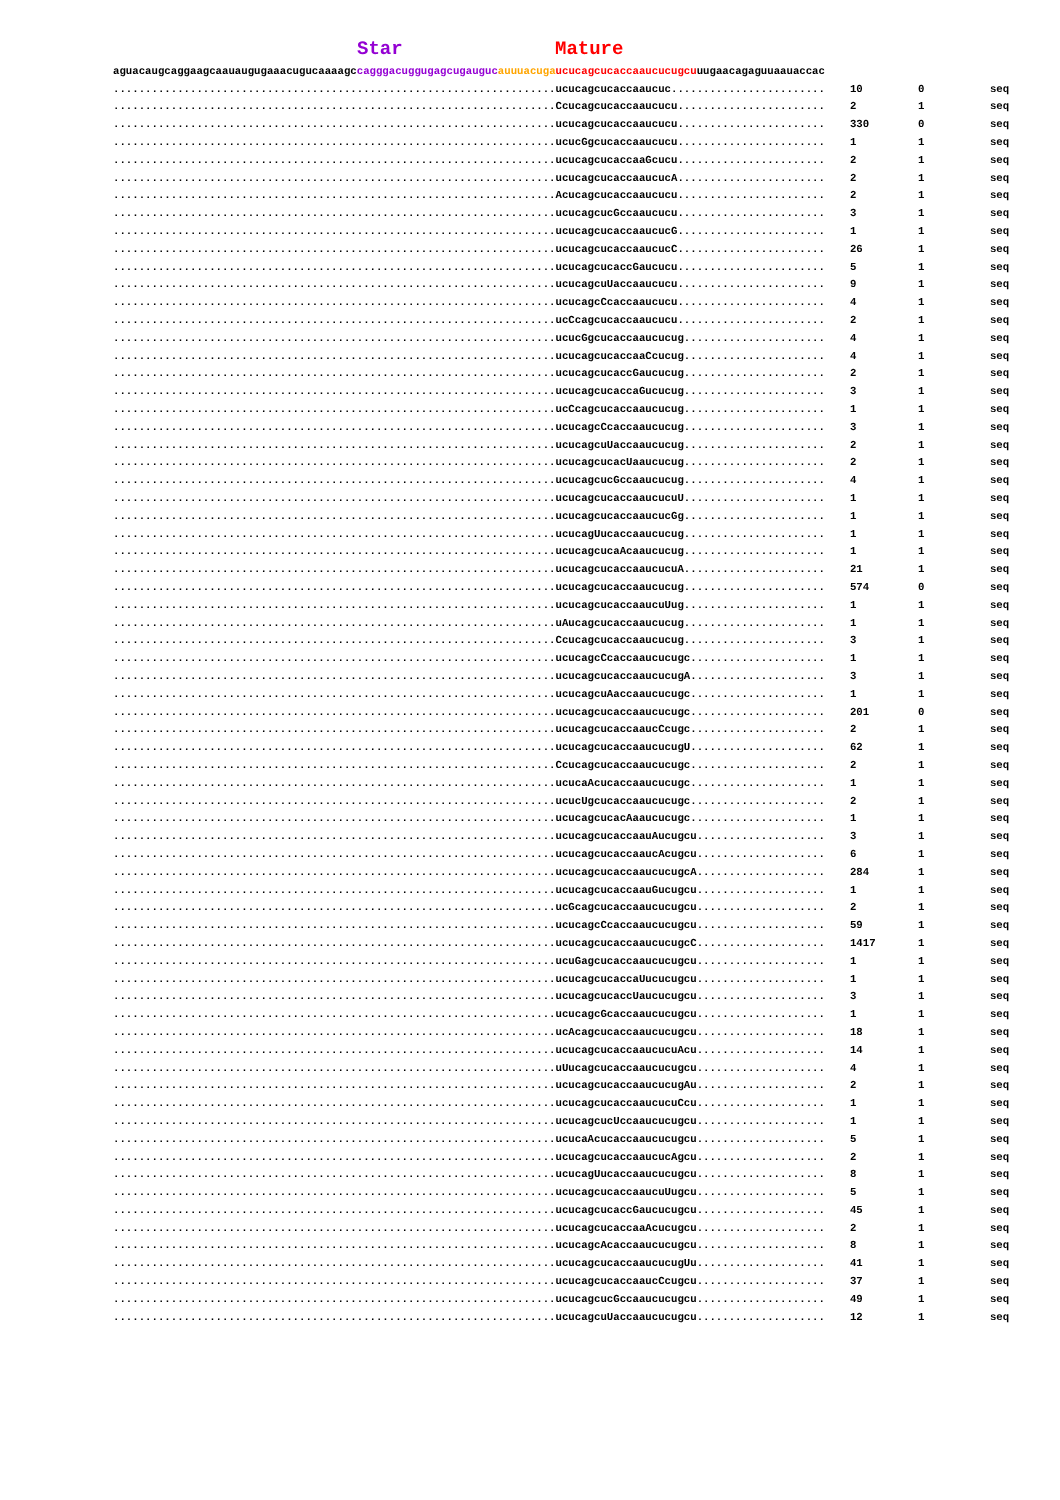Star Mature
| aguacaugcaggaagcaauaugugaaacugucaaaagc cagggacuggugagcugauguc auuuacuga ucucagcucaccaaucucugcu uugaacagaguuaauaccac | | | |
| .....................................................................ucucagcucaccaaucuc........................ | 10 | 0 | seq |
| .....................................................................Ccucagcucaccaaucucu....................... | 2 | 1 | seq |
| .....................................................................ucucagcucaccaaucucu....................... | 330 | 0 | seq |
| .....................................................................ucucGgcucaccaaucucu....................... | 1 | 1 | seq |
| .....................................................................ucucagcucaccaaGcucu....................... | 2 | 1 | seq |
| .....................................................................ucucagcucaccaaucucA....................... | 2 | 1 | seq |
| .....................................................................Acucagcucaccaaucucu....................... | 2 | 1 | seq |
| .....................................................................ucucagcucGccaaucucu....................... | 3 | 1 | seq |
| .....................................................................ucucagcucaccaaucucG....................... | 1 | 1 | seq |
| .....................................................................ucucagcucaccaaucucC....................... | 26 | 1 | seq |
| .....................................................................ucucagcucaccGaucucu....................... | 5 | 1 | seq |
| .....................................................................ucucagcuUaccaaucucu....................... | 9 | 1 | seq |
| .....................................................................ucucagcCcaccaaucucu....................... | 4 | 1 | seq |
| .....................................................................ucCcagcucaccaaucucu....................... | 2 | 1 | seq |
| .....................................................................ucucGgcucaccaaucucug...................... | 4 | 1 | seq |
| .....................................................................ucucagcucaccaaCcucug...................... | 4 | 1 | seq |
| .....................................................................ucucagcucaccGaucucug...................... | 2 | 1 | seq |
| .....................................................................ucucagcucaccaGucucug...................... | 3 | 1 | seq |
| .....................................................................ucCcagcucaccaaucucug...................... | 1 | 1 | seq |
| .....................................................................ucucagcCcaccaaucucug...................... | 3 | 1 | seq |
| .....................................................................ucucagcuUaccaaucucug...................... | 2 | 1 | seq |
| .....................................................................ucucagcucacUaaucucug...................... | 2 | 1 | seq |
| .....................................................................ucucagcucGccaaucucug...................... | 4 | 1 | seq |
| .....................................................................ucucagcucaccaaucucuU...................... | 1 | 1 | seq |
| .....................................................................ucucagcucaccaaucucGg...................... | 1 | 1 | seq |
| .....................................................................ucucagUucaccaaucucug...................... | 1 | 1 | seq |
| .....................................................................ucucagcucaAcaaucucug...................... | 1 | 1 | seq |
| .....................................................................ucucagcucaccaaucucuA...................... | 21 | 1 | seq |
| .....................................................................ucucagcucaccaaucucug...................... | 574 | 0 | seq |
| .....................................................................ucucagcucaccaaucuUug...................... | 1 | 1 | seq |
| .....................................................................uAucagcucaccaaucucug...................... | 1 | 1 | seq |
| .....................................................................Ccucagcucaccaaucucug...................... | 3 | 1 | seq |
| .....................................................................ucucagcCcaccaaucucugc..................... | 1 | 1 | seq |
| .....................................................................ucucagcucaccaaucucugA..................... | 3 | 1 | seq |
| .....................................................................ucucagcuAaccaaucucugc..................... | 1 | 1 | seq |
| .....................................................................ucucagcucaccaaucucugc..................... | 201 | 0 | seq |
| .....................................................................ucucagcucaccaaucCcugc..................... | 2 | 1 | seq |
| .....................................................................ucucagcucaccaaucucugU..................... | 62 | 1 | seq |
| .....................................................................Ccucagcucaccaaucucugc..................... | 2 | 1 | seq |
| .....................................................................ucucaAcucaccaaucucugc..................... | 1 | 1 | seq |
| .....................................................................ucucUgcucaccaaucucugc..................... | 2 | 1 | seq |
| .....................................................................ucucagcucacAaaucucugc..................... | 1 | 1 | seq |
| .....................................................................ucucagcucaccaauAucugcu.................... | 3 | 1 | seq |
| .....................................................................ucucagcucaccaaucAcugcu.................... | 6 | 1 | seq |
| .....................................................................ucucagcucaccaaucucugcA.................... | 284 | 1 | seq |
| .....................................................................ucucagcucaccaauGucugcu.................... | 1 | 1 | seq |
| .....................................................................ucGcagcucaccaaucucugcu.................... | 2 | 1 | seq |
| .....................................................................ucucagcCcaccaaucucugcu.................... | 59 | 1 | seq |
| .....................................................................ucucagcucaccaaucucugcC.................... | 1417 | 1 | seq |
| .....................................................................ucuGagcucaccaaucucugcu.................... | 1 | 1 | seq |
| .....................................................................ucucagcucaccaUucucugcu.................... | 1 | 1 | seq |
| .....................................................................ucucagcucaccUaucucugcu.................... | 3 | 1 | seq |
| .....................................................................ucucagcGcaccaaucucugcu.................... | 1 | 1 | seq |
| .....................................................................ucAcagcucaccaaucucugcu.................... | 18 | 1 | seq |
| .....................................................................ucucagcucaccaaucucuAcu.................... | 14 | 1 | seq |
| .....................................................................uUucagcucaccaaucucugcu.................... | 4 | 1 | seq |
| .....................................................................ucucagcucaccaaucucugAu.................... | 2 | 1 | seq |
| .....................................................................ucucagcucaccaaucucuCcu.................... | 1 | 1 | seq |
| .....................................................................ucucagcucUccaaucucugcu.................... | 1 | 1 | seq |
| .....................................................................ucucaAcucaccaaucucugcu.................... | 5 | 1 | seq |
| .....................................................................ucucagcucaccaaucucAgcu.................... | 2 | 1 | seq |
| .....................................................................ucucagUucaccaaucucugcu.................... | 8 | 1 | seq |
| .....................................................................ucucagcucaccaaucuUugcu.................... | 5 | 1 | seq |
| .....................................................................ucucagcucaccGaucucugcu.................... | 45 | 1 | seq |
| .....................................................................ucucagcucaccaaAcucugcu.................... | 2 | 1 | seq |
| .....................................................................ucucagcAcaccaaucucugcu.................... | 8 | 1 | seq |
| .....................................................................ucucagcucaccaaucucugUu.................... | 41 | 1 | seq |
| .....................................................................ucucagcucaccaaucCcugcu.................... | 37 | 1 | seq |
| .....................................................................ucucagcucGccaaucucugcu.................... | 49 | 1 | seq |
| .....................................................................ucucagcuUaccaaucucugcu.................... | 12 | 1 | seq |